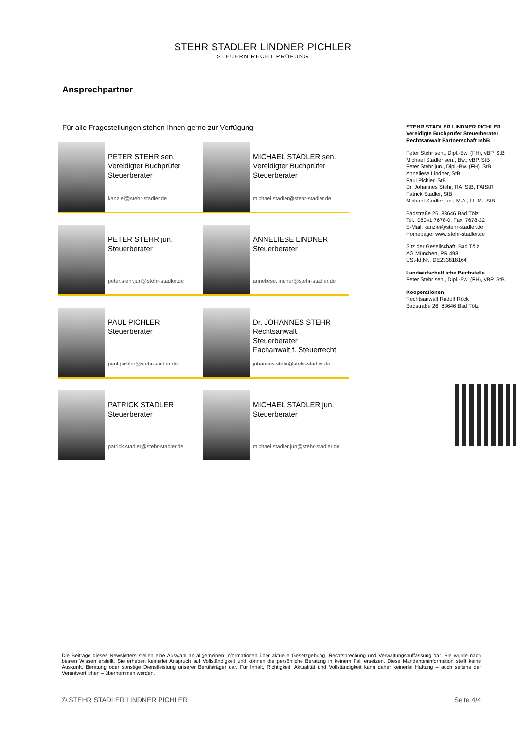STEHR STADLER LINDNER PICHLER
STEUERN RECHT PRÜFUNG
Ansprechpartner
Für alle Fragestellungen stehen Ihnen gerne zur Verfügung
PETER STEHR sen.
Vereidigter Buchprüfer
Steuerberater
kanzlei@stehr-stadler.de
MICHAEL STADLER sen.
Vereidigter Buchprüfer
Steuerberater
michael.stadler@stehr-stadler.de
PETER STEHR jun.
Steuerberater
peter.stehr.jun@stehr-stadler.de
ANNELIESE LINDNER
Steuerberater
anneliese.lindner@stehr-stadler.de
PAUL PICHLER
Steuerberater
paul.pichler@stehr-stadler.de
Dr. JOHANNES STEHR
Rechtsanwalt
Steuerberater
Fachanwalt f. Steuerrecht
johannes.stehr@stehr-stadler.de
PATRICK STADLER
Steuerberater
patrick.stadler@stehr-stadler.de
MICHAEL STADLER jun.
Steuerberater
michael.stadler.jun@stehr-stadler.de
STEHR STADLER LINDNER PICHLER
Vereidigte Buchprüfer Steuerberater
Rechtsanwalt Partnerschaft mbB
Peter Stehr sen., Dipl.-Bw. (FH), vBP, StB
Michael Stadler sen., Bw., vBP, StB
Peter Stehr jun., Dipl.-Bw. (FH), StB
Anneliese Lindner, StB
Paul Pichler, StB
Dr. Johannes Stehr, RA, StB, FAfStR
Patrick Stadler, StB
Michael Stadler jun., M.A., LL.M., StB
Badstraße 26, 83646 Bad Tölz
Tel.: 08041 7678-0, Fax: 7678-22
E-Mail: kanzlei@stehr-stadler.de
Homepage: www.stehr-stadler.de
Sitz der Gesellschaft: Bad Tölz
AG München, PR 498
USt-Id.Nr.: DE233818164
Landwirtschaftliche Buchstelle
Peter Stehr sen., Dipl.-Bw. (FH), vBP, StB
Kooperationen
Rechtsanwalt Rudolf Röck
Badstraße 26, 83646 Bad Tölz
Die Beiträge dieses Newsletters stellen eine Auswahl an allgemeinen Informationen über aktuelle Gesetzgebung, Rechtsprechung und Verwaltungsauffassung dar. Sie wurde nach besten Wissen erstellt. Sie erheben keinerlei Anspruch auf Vollständigkeit und können die persönliche Beratung in keinem Fall ersetzen. Diese Mandanteninformation stellt keine Auskunft, Beratung oder sonstige Dienstleistung unserer Berufsträger dar. Für Inhalt, Richtigkeit, Aktualität und Vollständigkeit kann daher keinerlei Haftung – auch seitens der Verantwortlichen – übernommen werden.
© STEHR STADLER LINDNER PICHLER Seite 4/4